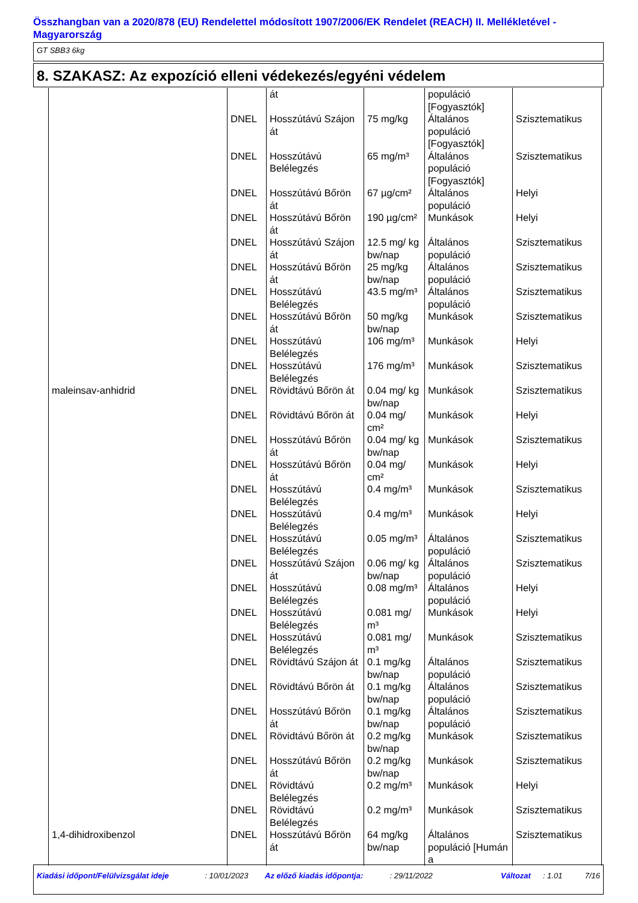Összhangban van a 2020/878 (EU) Rendelettel módosított 1907/2006/EK Rendelet (REACH) II. Mellékletével - Magyarország
GT SBB3 6kg
8. SZAKASZ: Az expozíció elleni védekezés/egyéni védelem
| | | át | | populáció [Fogyasztók] | |
| | DNEL | Hosszútávú Szájon át | 75 mg/kg | Általános populáció [Fogyasztók] | Szisztematikus |
| | DNEL | Hosszútávú Belélegzés | 65 mg/m³ | Általános populáció [Fogyasztók] | Szisztematikus |
| | DNEL | Hosszútávú Bőrön át | 67 µg/cm² | Általános populáció | Helyi |
| | DNEL | Hosszútávú Bőrön át | 190 µg/cm² | Munkások | Helyi |
| | DNEL | Hosszútávú Szájon át | 12.5 mg/ kg bw/nap | Általános populáció | Szisztematikus |
| | DNEL | Hosszútávú Bőrön át | 25 mg/kg bw/nap | Általános populáció | Szisztematikus |
| | DNEL | Hosszútávú Belélegzés | 43.5 mg/m³ | Általános populáció | Szisztematikus |
| | DNEL | Hosszútávú Bőrön át | 50 mg/kg bw/nap | Munkások | Szisztematikus |
| | DNEL | Hosszútávú Belélegzés | 106 mg/m³ | Munkások | Helyi |
| | DNEL | Hosszútávú Belélegzés | 176 mg/m³ | Munkások | Szisztematikus |
| maleinsav-anhidrid | DNEL | Rövidtávú Bőrön át | 0.04 mg/ kg bw/nap | Munkások | Szisztematikus |
| | DNEL | Rövidtávú Bőrön át | 0.04 mg/ cm² | Munkások | Helyi |
| | DNEL | Hosszútávú Bőrön át | 0.04 mg/ kg bw/nap | Munkások | Szisztematikus |
| | DNEL | Hosszútávú Bőrön át | 0.04 mg/ cm² | Munkások | Helyi |
| | DNEL | Hosszútávú Belélegzés | 0.4 mg/m³ | Munkások | Szisztematikus |
| | DNEL | Hosszútávú Belélegzés | 0.4 mg/m³ | Munkások | Helyi |
| | DNEL | Hosszútávú Belélegzés | 0.05 mg/m³ | Általános populáció | Szisztematikus |
| | DNEL | Hosszútávú Szájon át | 0.06 mg/ kg bw/nap | Általános populáció | Szisztematikus |
| | DNEL | Hosszútávú Belélegzés | 0.08 mg/m³ | Általános populáció | Helyi |
| | DNEL | Hosszútávú Belélegzés | 0.081 mg/ m³ | Munkások | Helyi |
| | DNEL | Hosszútávú Belélegzés | 0.081 mg/ m³ | Munkások | Szisztematikus |
| | DNEL | Rövidtávú Szájon át | 0.1 mg/kg bw/nap | Általános populáció | Szisztematikus |
| | DNEL | Rövidtávú Bőrön át | 0.1 mg/kg bw/nap | Általános populáció | Szisztematikus |
| | DNEL | Hosszútávú Bőrön át | 0.1 mg/kg bw/nap | Általános populáció | Szisztematikus |
| | DNEL | Rövidtávú Bőrön át | 0.2 mg/kg bw/nap | Munkások | Szisztematikus |
| | DNEL | Hosszútávú Bőrön át | 0.2 mg/kg bw/nap | Munkások | Szisztematikus |
| | DNEL | Rövidtávú Belélegzés | 0.2 mg/m³ | Munkások | Helyi |
| | DNEL | Rövidtávú Belélegzés | 0.2 mg/m³ | Munkások | Szisztematikus |
| 1,4-dihidroxibenzol | DNEL | Hosszútávú Bőrön át | 64 mg/kg bw/nap | Általános populáció [Humán a | Szisztematikus |
Kiadási időpont/Felülvizsgálat ideje: 10/01/2023 Az előző kiadás időpontja:: 29/11/2022 Változat: 1.01 7/16